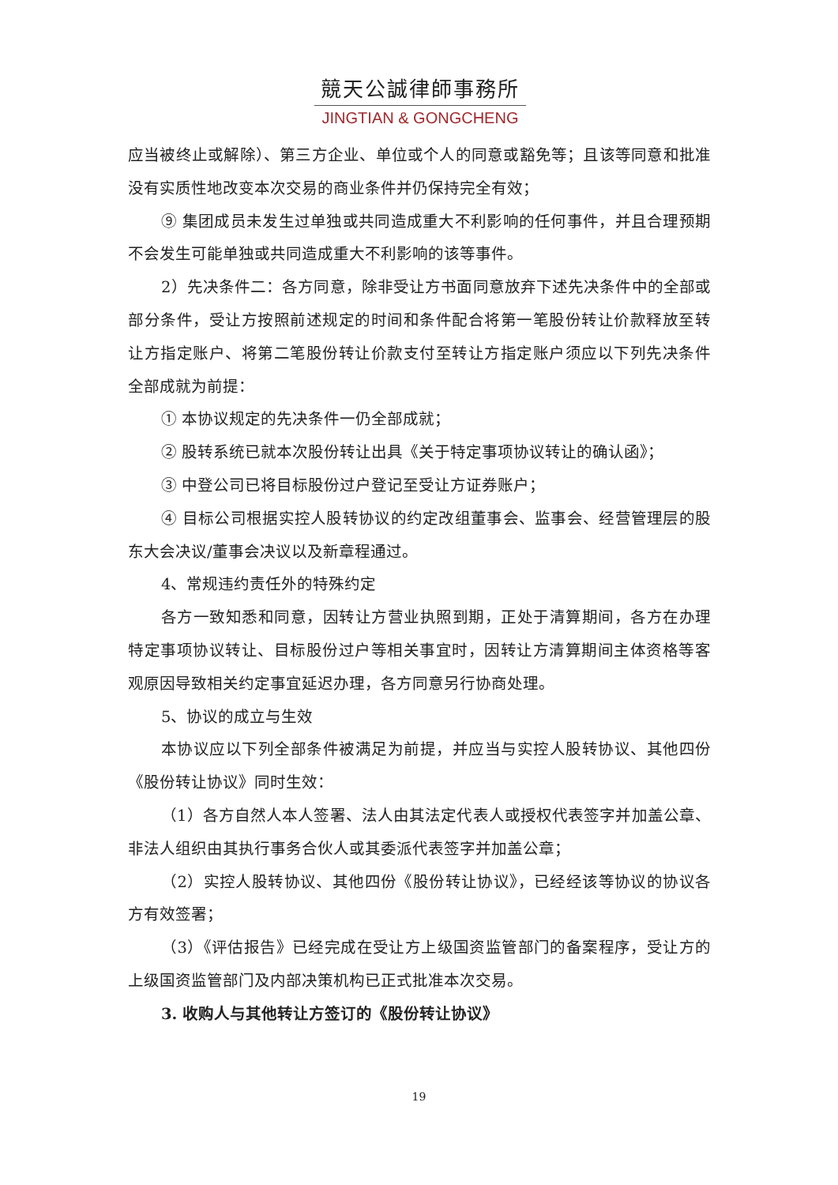競天公誠律師事務所
JINGTIAN & GONGCHENG
应当被终止或解除）、第三方企业、单位或个人的同意或豁免等；且该等同意和批准没有实质性地改变本次交易的商业条件并仍保持完全有效；
⑨ 集团成员未发生过单独或共同造成重大不利影响的任何事件，并且合理预期不会发生可能单独或共同造成重大不利影响的该等事件。
2）先决条件二：各方同意，除非受让方书面同意放弃下述先决条件中的全部或部分条件，受让方按照前述规定的时间和条件配合将第一笔股份转让价款释放至转让方指定账户、将第二笔股份转让价款支付至转让方指定账户须应以下列先决条件全部成就为前提：
① 本协议规定的先决条件一仍全部成就；
② 股转系统已就本次股份转让出具《关于特定事项协议转让的确认函》；
③ 中登公司已将目标股份过户登记至受让方证券账户；
④ 目标公司根据实控人股转协议的约定改组董事会、监事会、经营管理层的股东大会决议/董事会决议以及新章程通过。
4、常规违约责任外的特殊约定
各方一致知悉和同意，因转让方营业执照到期，正处于清算期间，各方在办理特定事项协议转让、目标股份过户等相关事宜时，因转让方清算期间主体资格等客观原因导致相关约定事宜延迟办理，各方同意另行协商处理。
5、协议的成立与生效
本协议应以下列全部条件被满足为前提，并应当与实控人股转协议、其他四份《股份转让协议》同时生效：
（1）各方自然人本人签署、法人由其法定代表人或授权代表签字并加盖公章、非法人组织由其执行事务合伙人或其委派代表签字并加盖公章；
（2）实控人股转协议、其他四份《股份转让协议》，已经经该等协议的协议各方有效签署；
（3）《评估报告》已经完成在受让方上级国资监管部门的备案程序，受让方的上级国资监管部门及内部决策机构已正式批准本次交易。
3. 收购人与其他转让方签订的《股份转让协议》
19